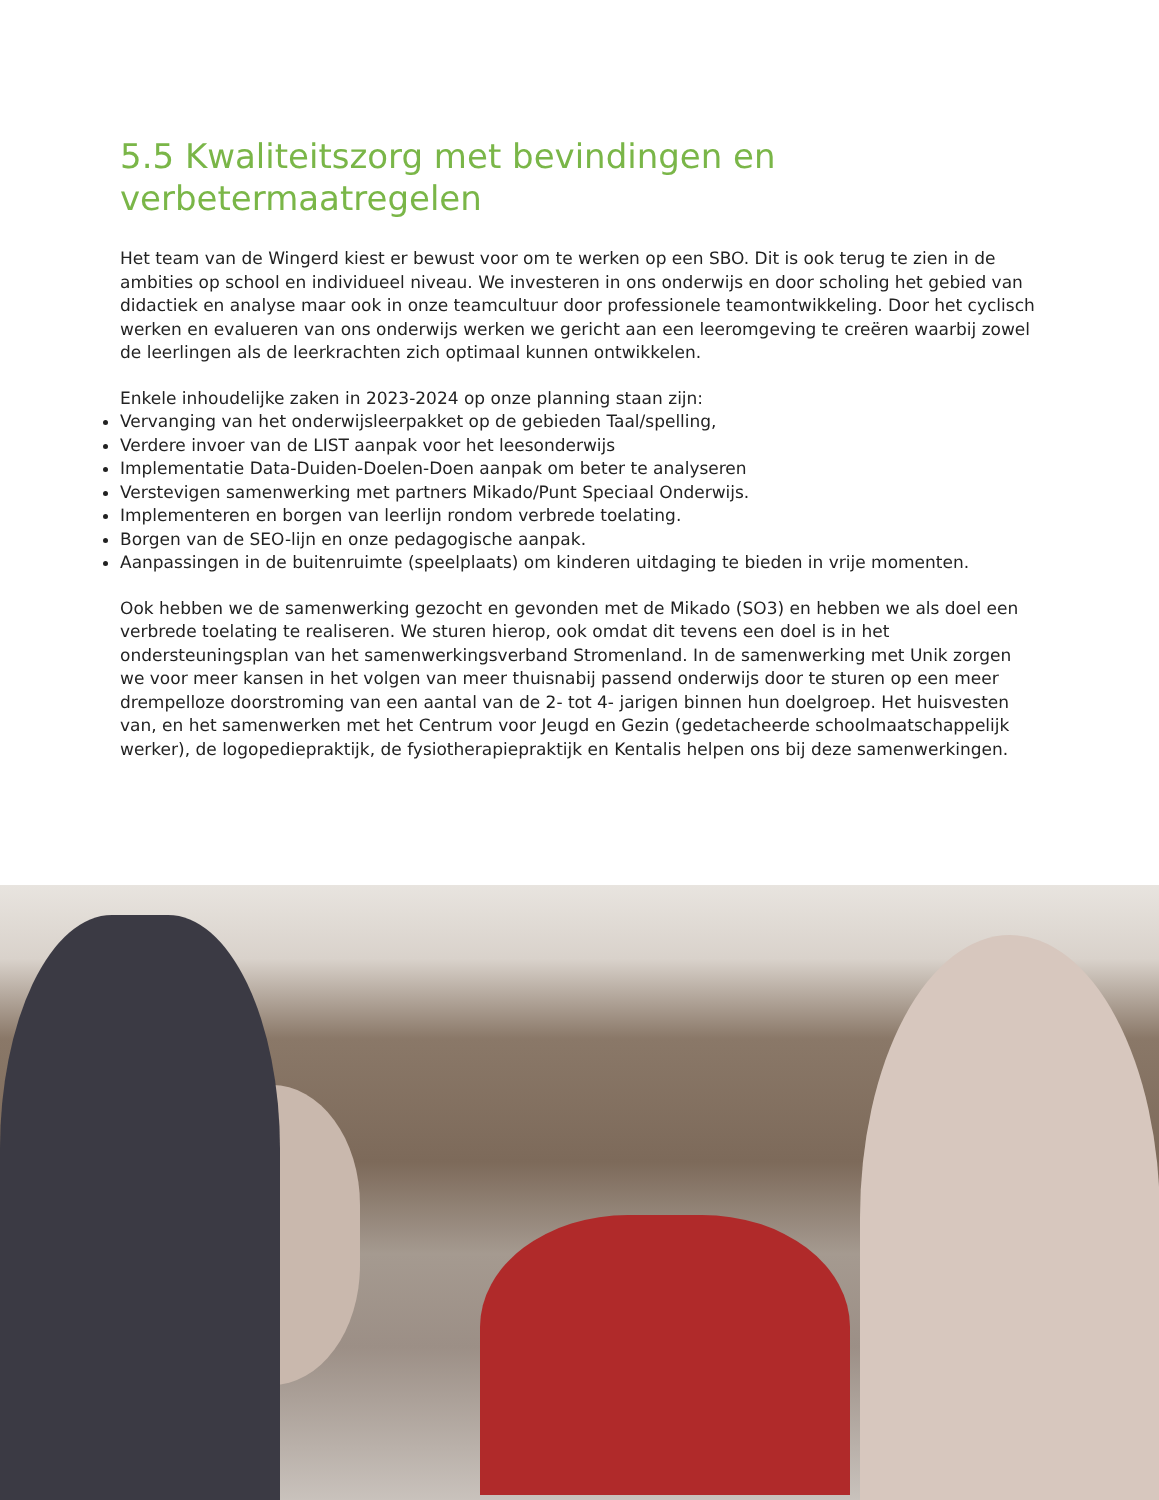5.5 Kwaliteitszorg met bevindingen en verbetermaatregelen
Het team van de Wingerd kiest er bewust voor om te werken op een SBO. Dit is ook terug te zien in de ambities op school en individueel niveau. We investeren in ons onderwijs en door scholing het gebied van didactiek en analyse maar ook in onze teamcultuur door professionele teamontwikkeling. Door het cyclisch werken en evalueren van ons onderwijs werken we gericht aan een leeromgeving te creëren waarbij zowel de leerlingen als de leerkrachten zich optimaal kunnen ontwikkelen.
Enkele inhoudelijke zaken in 2023-2024 op onze planning staan zijn:
Vervanging van het onderwijsleerpakket op de gebieden Taal/spelling,
Verdere invoer van de LIST aanpak voor het leesonderwijs
Implementatie Data-Duiden-Doelen-Doen aanpak om beter te analyseren
Verstevigen samenwerking met partners Mikado/Punt Speciaal Onderwijs.
Implementeren en borgen van leerlijn rondom verbrede toelating.
Borgen van de SEO-lijn en onze pedagogische aanpak.
Aanpassingen in de buitenruimte (speelplaats) om kinderen uitdaging te bieden in vrije momenten.
Ook hebben we de samenwerking gezocht en gevonden met de Mikado (SO3) en hebben we als doel een verbrede toelating te realiseren. We sturen hierop, ook omdat dit tevens een doel is in het ondersteuningsplan van het samenwerkingsverband Stromenland. In de samenwerking met Unik zorgen we voor meer kansen in het volgen van meer thuisnabij passend onderwijs door te sturen op een meer drempelloze doorstroming van een aantal van de 2- tot 4- jarigen binnen hun doelgroep. Het huisvesten van, en het samenwerken met het Centrum voor Jeugd en Gezin (gedetacheerde schoolmaatschappelijk werker), de logopediepraktijk, de fysiotherapiepraktijk en Kentalis helpen ons bij deze samenwerkingen.